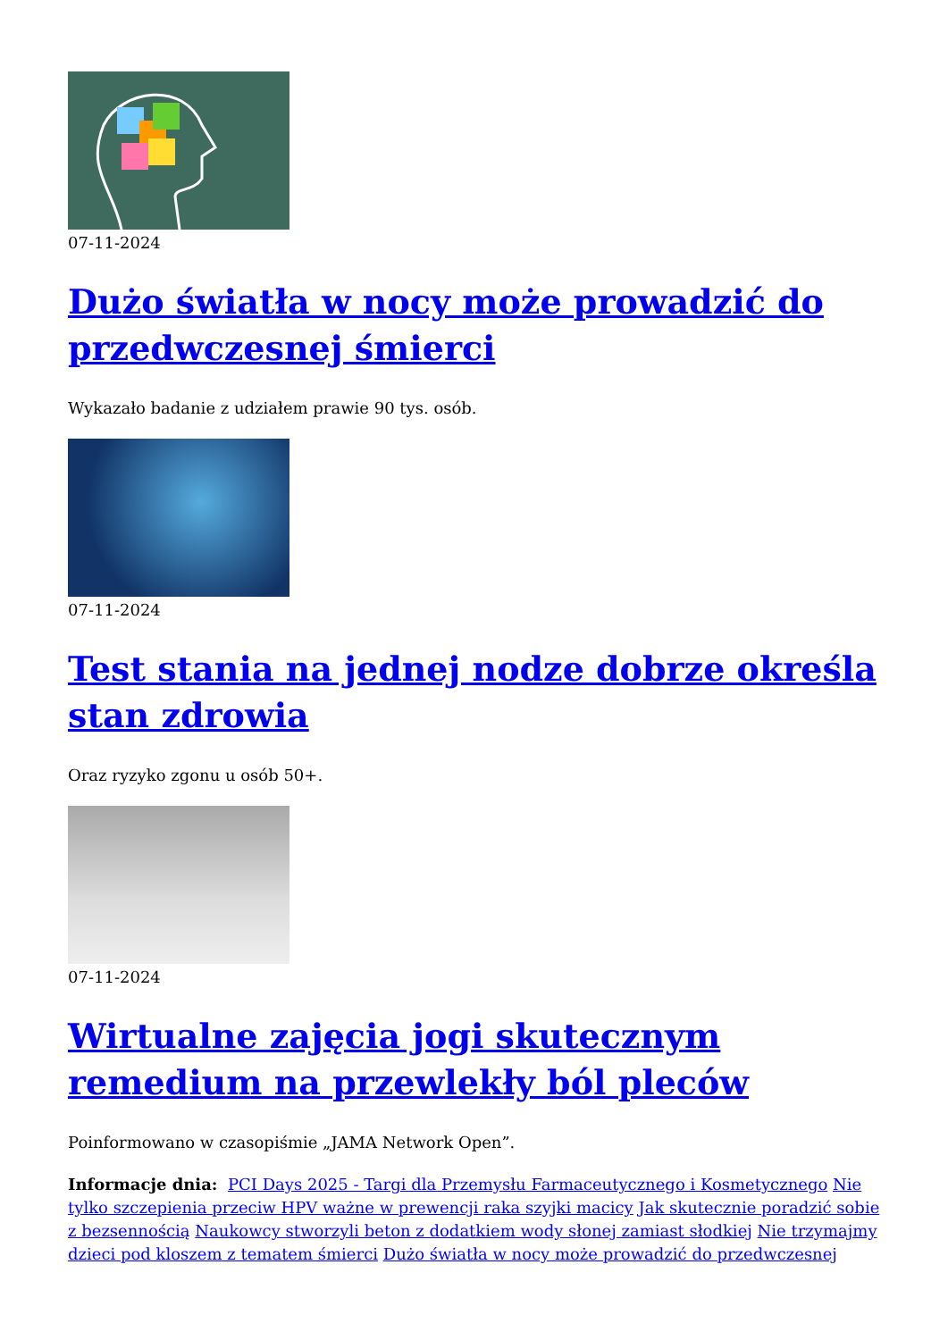07-11-2024
Dużo światła w nocy może prowadzić do przedwczesnej śmierci
Wykazało badanie z udziałem prawie 90 tys. osób.
07-11-2024
Test stania na jednej nodze dobrze określa stan zdrowia
Oraz ryzyko zgonu u osób 50+.
07-11-2024
Wirtualne zajęcia jogi skutecznym remedium na przewlekły ból pleców
Poinformowano w czasopiśmie „JAMA Network Open”.
Informacje dnia: PCI Days 2025 - Targi dla Przemysłu Farmaceutycznego i Kosmetycznego Nie tylko szczepienia przeciw HPV ważne w prewencji raka szyjki macicy Jak skutecznie poradzić sobie z bezsennością Naukowcy stworzyli beton z dodatkiem wody słonej zamiast słodkiej Nie trzymajmy dzieci pod kloszem z tematem śmierci Dużo światła w nocy może prowadzić do przedwczesnej